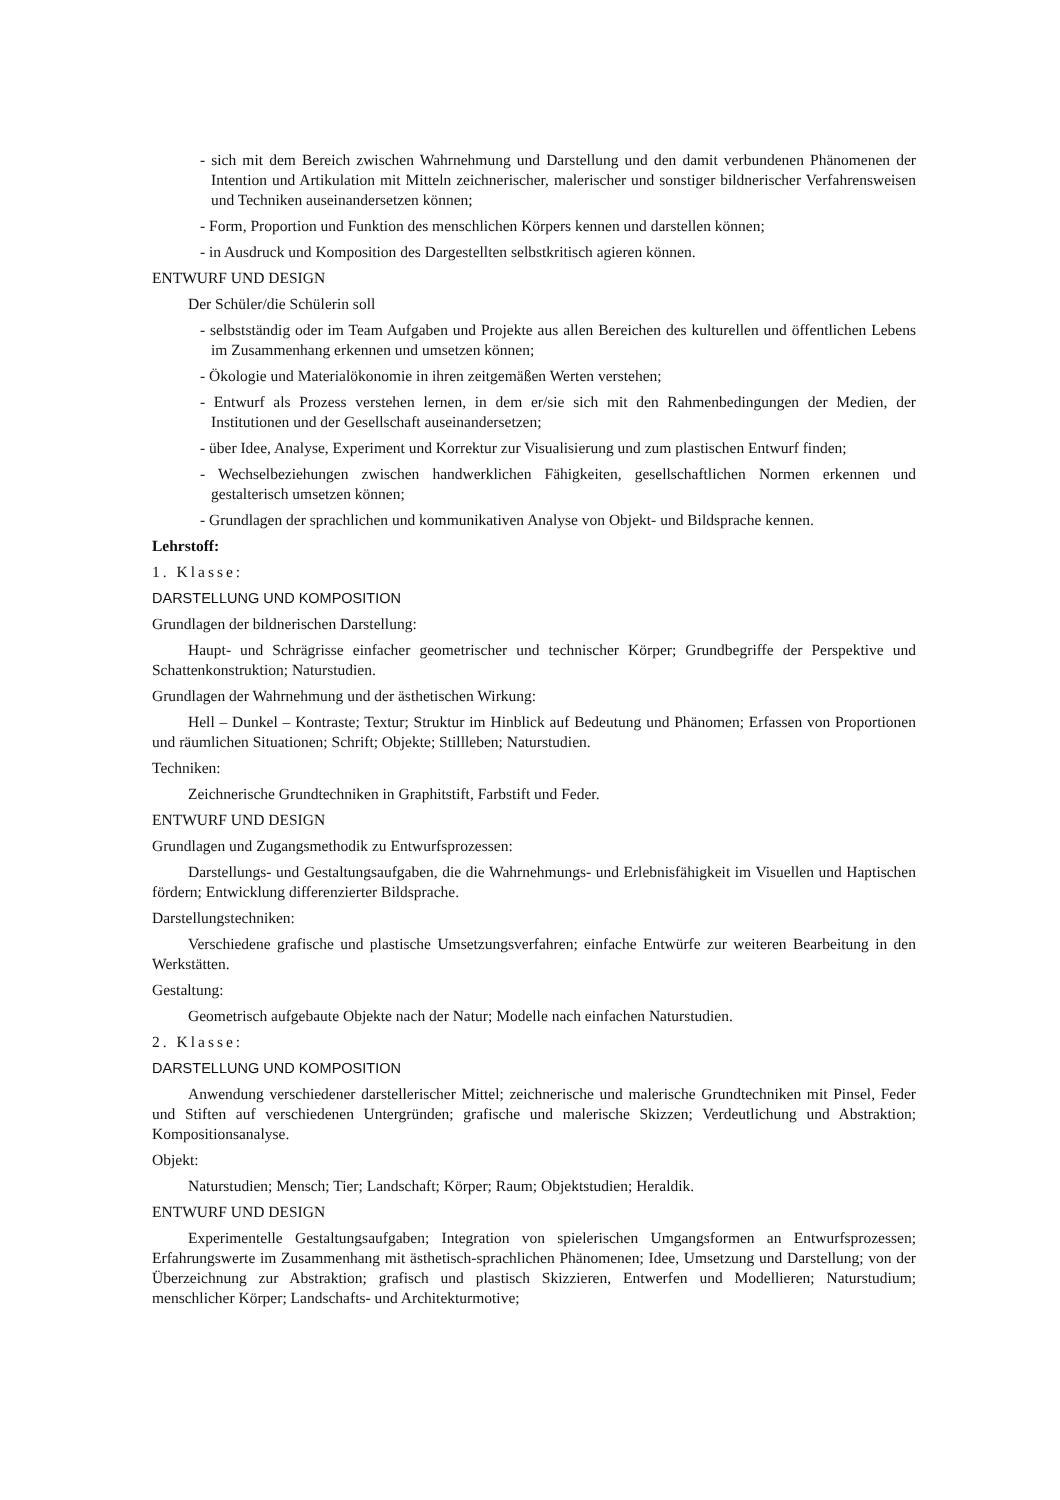- sich mit dem Bereich zwischen Wahrnehmung und Darstellung und den damit verbundenen Phänomenen der Intention und Artikulation mit Mitteln zeichnerischer, malerischer und sonstiger bildnerischer Verfahrensweisen und Techniken auseinandersetzen können;
- Form, Proportion und Funktion des menschlichen Körpers kennen und darstellen können;
- in Ausdruck und Komposition des Dargestellten selbstkritisch agieren können.
ENTWURF UND DESIGN
Der Schüler/die Schülerin soll
- selbstständig oder im Team Aufgaben und Projekte aus allen Bereichen des kulturellen und öffentlichen Lebens im Zusammenhang erkennen und umsetzen können;
- Ökologie und Materialökonomie in ihren zeitgemäßen Werten verstehen;
- Entwurf als Prozess verstehen lernen, in dem er/sie sich mit den Rahmenbedingungen der Medien, der Institutionen und der Gesellschaft auseinandersetzen;
- über Idee, Analyse, Experiment und Korrektur zur Visualisierung und zum plastischen Entwurf finden;
- Wechselbeziehungen zwischen handwerklichen Fähigkeiten, gesellschaftlichen Normen erkennen und gestalterisch umsetzen können;
- Grundlagen der sprachlichen und kommunikativen Analyse von Objekt- und Bildsprache kennen.
Lehrstoff:
1. Klasse:
DARSTELLUNG UND KOMPOSITION
Grundlagen der bildnerischen Darstellung:
Haupt- und Schrägrisse einfacher geometrischer und technischer Körper; Grundbegriffe der Perspektive und Schattenkonstruktion; Naturstudien.
Grundlagen der Wahrnehmung und der ästhetischen Wirkung:
Hell – Dunkel – Kontraste; Textur; Struktur im Hinblick auf Bedeutung und Phänomen; Erfassen von Proportionen und räumlichen Situationen; Schrift; Objekte; Stillleben; Naturstudien.
Techniken:
Zeichnerische Grundtechniken in Graphitstift, Farbstift und Feder.
ENTWURF UND DESIGN
Grundlagen und Zugangsmethodik zu Entwurfsprozessen:
Darstellungs- und Gestaltungsaufgaben, die die Wahrnehmungs- und Erlebnisfähigkeit im Visuellen und Haptischen fördern; Entwicklung differenzierter Bildsprache.
Darstellungstechniken:
Verschiedene grafische und plastische Umsetzungsverfahren; einfache Entwürfe zur weiteren Bearbeitung in den Werkstätten.
Gestaltung:
Geometrisch aufgebaute Objekte nach der Natur; Modelle nach einfachen Naturstudien.
2. Klasse:
DARSTELLUNG UND KOMPOSITION
Anwendung verschiedener darstellerischer Mittel; zeichnerische und malerische Grundtechniken mit Pinsel, Feder und Stiften auf verschiedenen Untergründen; grafische und malerische Skizzen; Verdeutlichung und Abstraktion; Kompositionsanalyse.
Objekt:
Naturstudien; Mensch; Tier; Landschaft; Körper; Raum; Objektstudien; Heraldik.
ENTWURF UND DESIGN
Experimentelle Gestaltungsaufgaben; Integration von spielerischen Umgangsformen an Entwurfsprozessen; Erfahrungswerte im Zusammenhang mit ästhetisch-sprachlichen Phänomenen; Idee, Umsetzung und Darstellung; von der Überzeichnung zur Abstraktion; grafisch und plastisch Skizzieren, Entwerfen und Modellieren; Naturstudium; menschlicher Körper; Landschafts- und Architekturmotive;